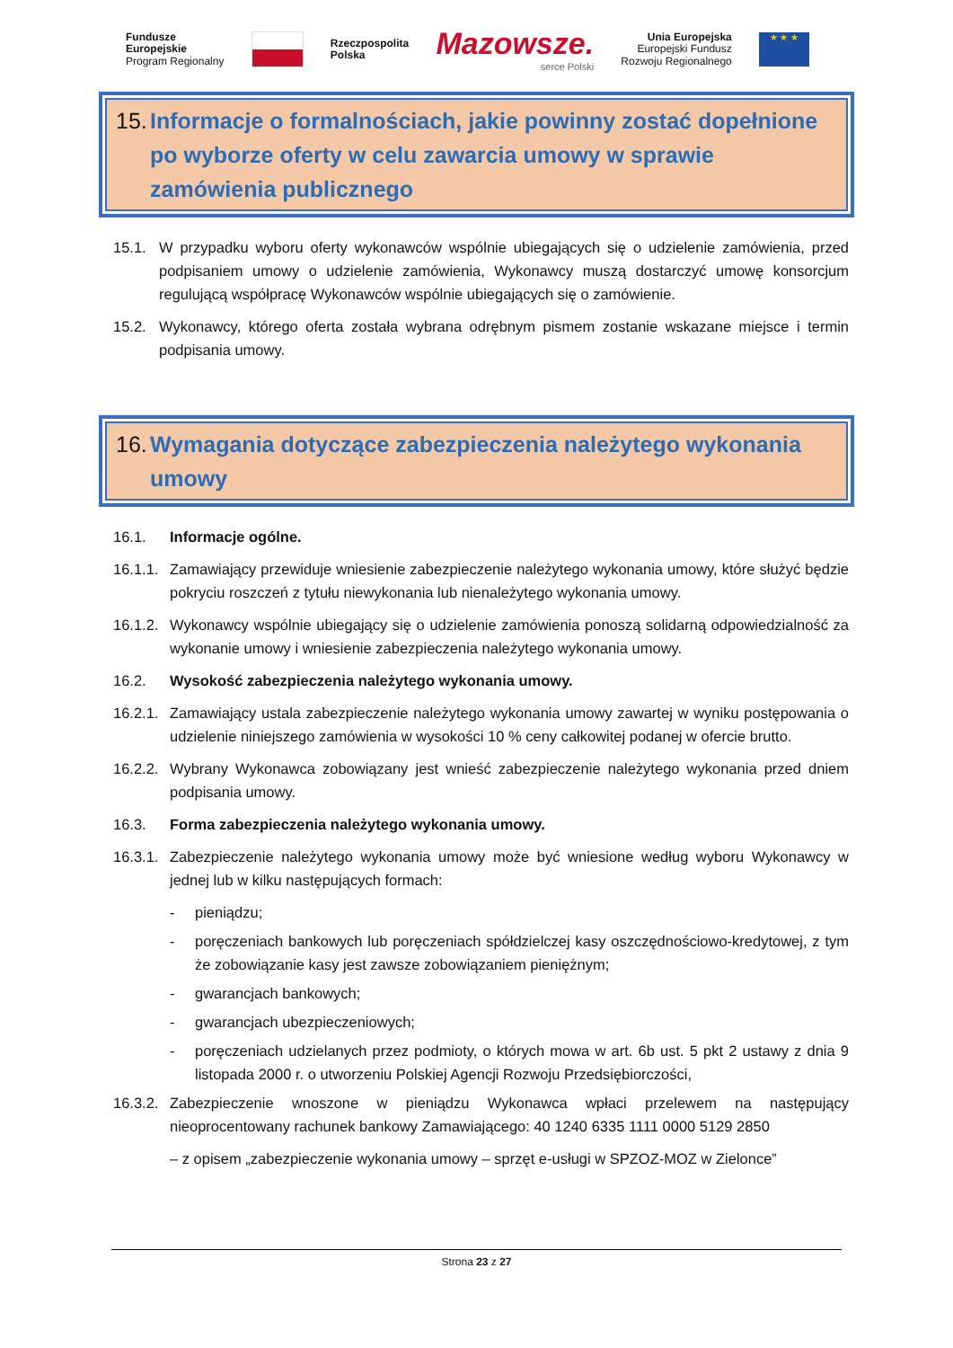Fundusze
Europejskie
Program Regionalny
Rzeczpospolita
Polska
Mazowsze.
serce Polski
Unia Europejska
Europejski Fundusz
Rozwoju Regionalnego
★ ★ ★
15. Informacje o formalnościach, jakie powinny zostać dopełnione po wyborze oferty w celu zawarcia umowy w sprawie zamówienia publicznego
15.1. W przypadku wyboru oferty wykonawców wspólnie ubiegających się o udzielenie zamówienia, przed podpisaniem umowy o udzielenie zamówienia, Wykonawcy muszą dostarczyć umowę konsorcjum regulującą współpracę Wykonawców wspólnie ubiegających się o zamówienie.
15.2. Wykonawcy, którego oferta została wybrana odrębnym pismem zostanie wskazane miejsce i termin podpisania umowy.
16. Wymagania dotyczące zabezpieczenia należytego wykonania umowy
16.1. Informacje ogólne.
16.1.1. Zamawiający przewiduje wniesienie zabezpieczenie należytego wykonania umowy, które służyć będzie pokryciu roszczeń z tytułu niewykonania lub nienależytego wykonania umowy.
16.1.2. Wykonawcy wspólnie ubiegający się o udzielenie zamówienia ponoszą solidarną odpowiedzialność za wykonanie umowy i wniesienie zabezpieczenia należytego wykonania umowy.
16.2. Wysokość zabezpieczenia należytego wykonania umowy.
16.2.1. Zamawiający ustala zabezpieczenie należytego wykonania umowy zawartej w wyniku postępowania o udzielenie niniejszego zamówienia w wysokości 10 % ceny całkowitej podanej w ofercie brutto.
16.2.2. Wybrany Wykonawca zobowiązany jest wnieść zabezpieczenie należytego wykonania przed dniem podpisania umowy.
16.3. Forma zabezpieczenia należytego wykonania umowy.
16.3.1. Zabezpieczenie należytego wykonania umowy może być wniesione według wyboru Wykonawcy w jednej lub w kilku następujących formach:
- pieniądzu;
- poręczeniach bankowych lub poręczeniach spółdzielczej kasy oszczędnościowo-kredytowej, z tym że zobowiązanie kasy jest zawsze zobowiązaniem pieniężnym;
- gwarancjach bankowych;
- gwarancjach ubezpieczeniowych;
- poręczeniach udzielanych przez podmioty, o których mowa w art. 6b ust. 5 pkt 2 ustawy z dnia 9 listopada 2000 r. o utworzeniu Polskiej Agencji Rozwoju Przedsiębiorczości,
16.3.2. Zabezpieczenie wnoszone w pieniądzu Wykonawca wpłaci przelewem na następujący nieoprocentowany rachunek bankowy Zamawiającego: 40 1240 6335 1111 0000 5129 2850
– z opisem „zabezpieczenie wykonania umowy – sprzęt e-usługi w SPZOZ-MOZ w Zielonce”
Strona 23 z 27